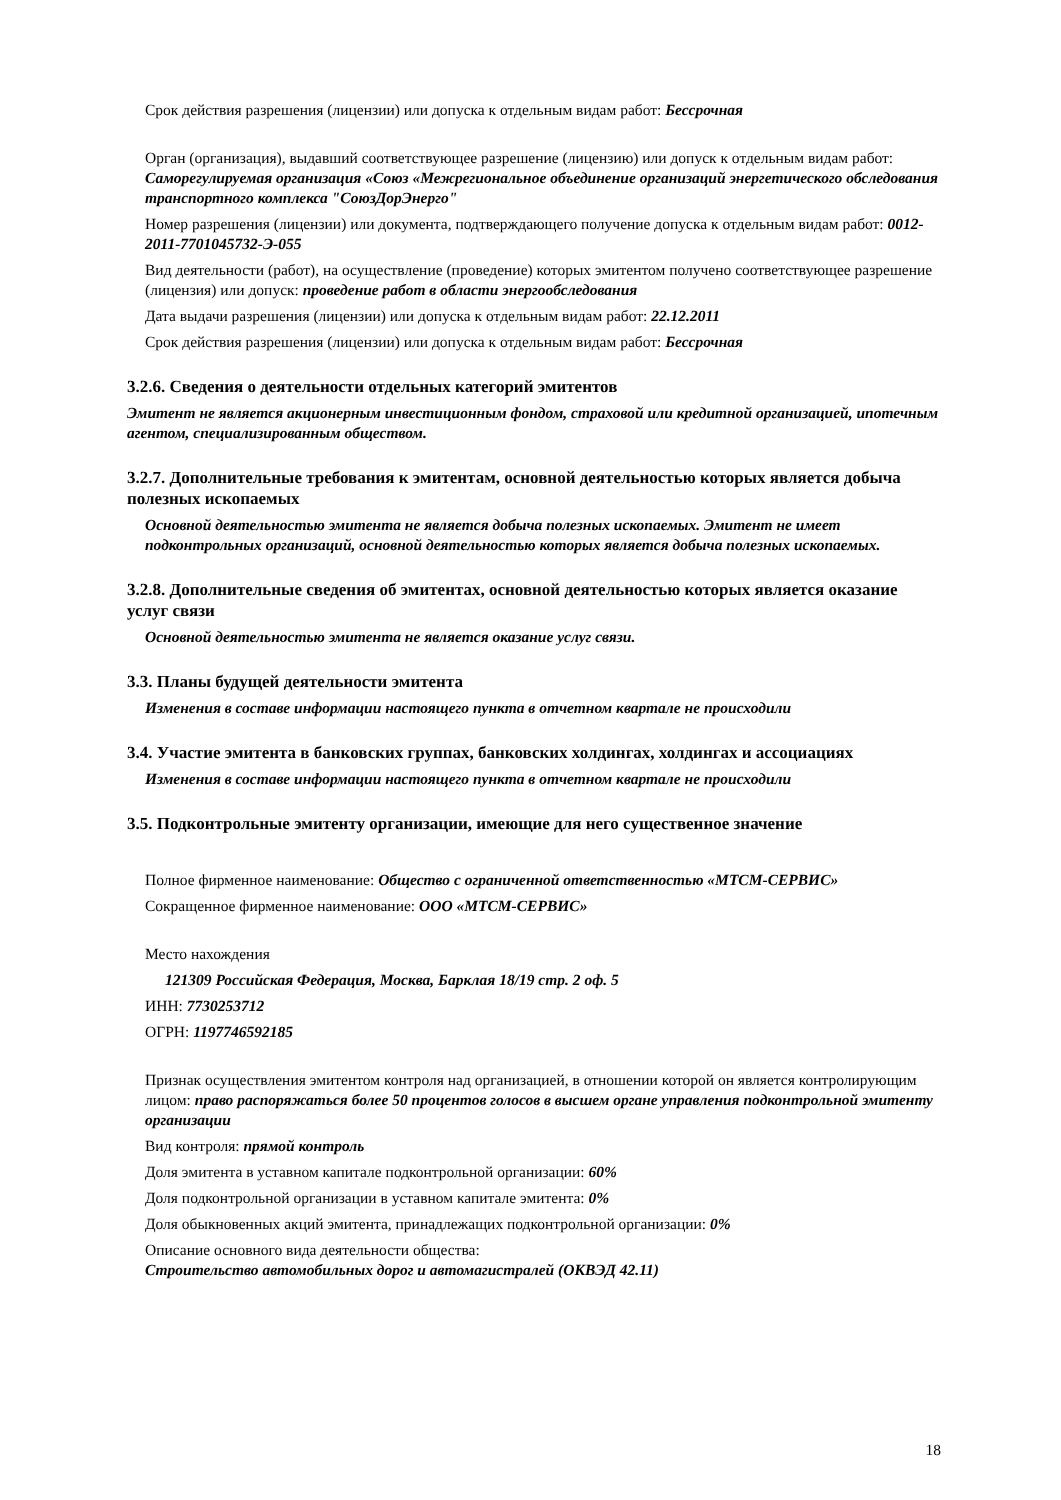Срок действия разрешения (лицензии) или допуска к отдельным видам работ: Бессрочная
Орган (организация), выдавший соответствующее разрешение (лицензию) или допуск к отдельным видам работ: Саморегулируемая организация «Союз «Межрегиональное объединение организаций энергетического обследования транспортного комплекса "СоюзДорЭнерго"
Номер разрешения (лицензии) или документа, подтверждающего получение допуска к отдельным видам работ: 0012-2011-7701045732-Э-055
Вид деятельности (работ), на осуществление (проведение) которых эмитентом получено соответствующее разрешение (лицензия) или допуск: проведение работ в области энергообследования
Дата выдачи разрешения (лицензии) или допуска к отдельным видам работ: 22.12.2011
Срок действия разрешения (лицензии) или допуска к отдельным видам работ: Бессрочная
3.2.6. Сведения о деятельности отдельных категорий эмитентов
Эмитент не является акционерным инвестиционным фондом, страховой или кредитной организацией, ипотечным агентом, специализированным обществом.
3.2.7. Дополнительные требования к эмитентам, основной деятельностью которых является добыча полезных ископаемых
Основной деятельностью эмитента не является добыча полезных ископаемых. Эмитент не имеет подконтрольных организаций, основной деятельностью которых является добыча полезных ископаемых.
3.2.8. Дополнительные сведения об эмитентах, основной деятельностью которых является оказание услуг связи
Основной деятельностью эмитента не является оказание услуг связи.
3.3. Планы будущей деятельности эмитента
Изменения в составе информации настоящего пункта в отчетном квартале не происходили
3.4. Участие эмитента в банковских группах, банковских холдингах, холдингах и ассоциациях
Изменения в составе информации настоящего пункта в отчетном квартале не происходили
3.5. Подконтрольные эмитенту организации, имеющие для него существенное значение
Полное фирменное наименование: Общество с ограниченной ответственностью «МТСМ-СЕРВИС»
Сокращенное фирменное наименование: ООО «МТСМ-СЕРВИС»
Место нахождения
121309 Российская Федерация, Москва, Барклая 18/19 стр. 2 оф. 5
ИНН: 7730253712
ОГРН: 1197746592185
Признак осуществления эмитентом контроля над организацией, в отношении которой он является контролирующим лицом: право распоряжаться более 50 процентов голосов в высшем органе управления подконтрольной эмитенту организации
Вид контроля: прямой контроль
Доля эмитента в уставном капитале подконтрольной организации: 60%
Доля подконтрольной организации в уставном капитале эмитента: 0%
Доля обыкновенных акций эмитента, принадлежащих подконтрольной организации: 0%
Описание основного вида деятельности общества:
Строительство автомобильных дорог и автомагистралей (ОКВЭД 42.11)
18